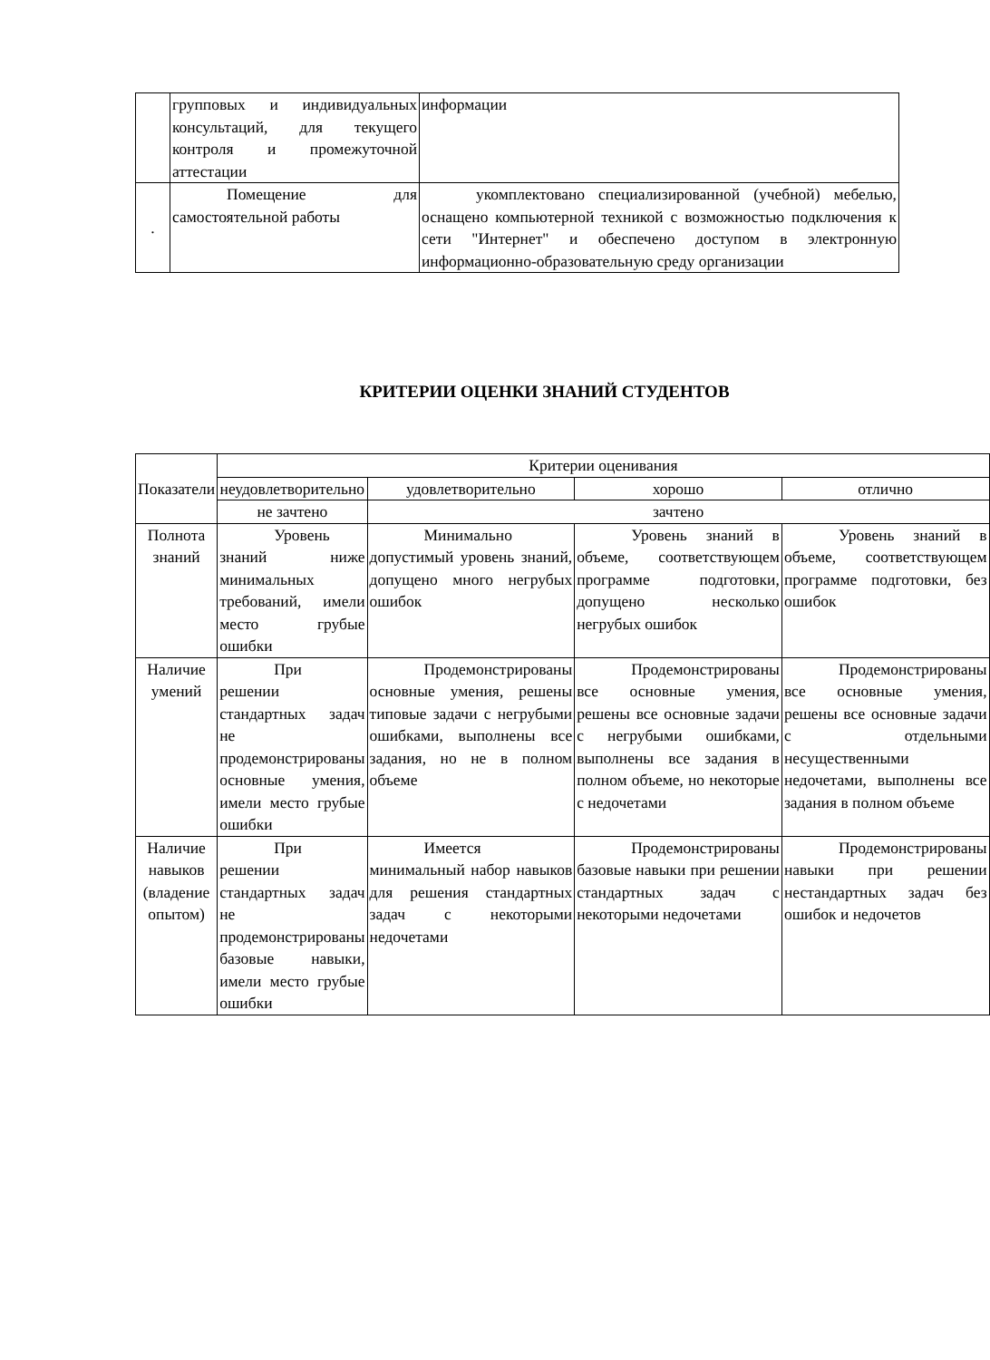| | групповых и индивидуальных консультаций, для текущего контроля и промежуточной аттестации | информации |
| . | Помещение для самостоятельной работы | укомплектовано специализированной (учебной) мебелью, оснащено компьютерной техникой с возможностью подключения к сети "Интернет" и обеспечено доступом в электронную информационно-образовательную среду организации |
КРИТЕРИИ ОЦЕНКИ ЗНАНИЙ СТУДЕНТОВ
| Показатели | Критерии оценивания | | | |
| | неудовлетворительно | удовлетворительно | хорошо | отлично |
| | не зачтено | зачтено | | |
| Полнота знаний | Уровень знаний ниже минимальных требований, имели место грубые ошибки | Минимально допустимый уровень знаний, допущено много негрубых ошибок | Уровень знаний в объеме, соответствующем программе подготовки, допущено несколько негрубых ошибок | Уровень знаний в объеме, соответствующем программе подготовки, без ошибок |
| Наличие умений | При решении стандартных задач не продемонстрированы основные умения, имели место грубые ошибки | Продемонстрированы основные умения, решены типовые задачи с негрубыми ошибками, выполнены все задания, но не в полном объеме | Продемонстрированы все основные умения, решены все основные задачи с негрубыми ошибками, выполнены все задания в полном объеме, но некоторые с недочетами | Продемонстрированы все основные умения, решены все основные задачи с отдельными несущественными недочетами, выполнены все задания в полном объеме |
| Наличие навыков (владение опытом) | При решении стандартных задач не продемонстрированы базовые навыки, имели место грубые ошибки | Имеется минимальный набор навыков для решения стандартных задач с некоторыми недочетами | Продемонстрированы базовые навыки при решении стандартных задач с некоторыми недочетами | Продемонстрированы навыки при решении нестандартных задач без ошибок и недочетов |